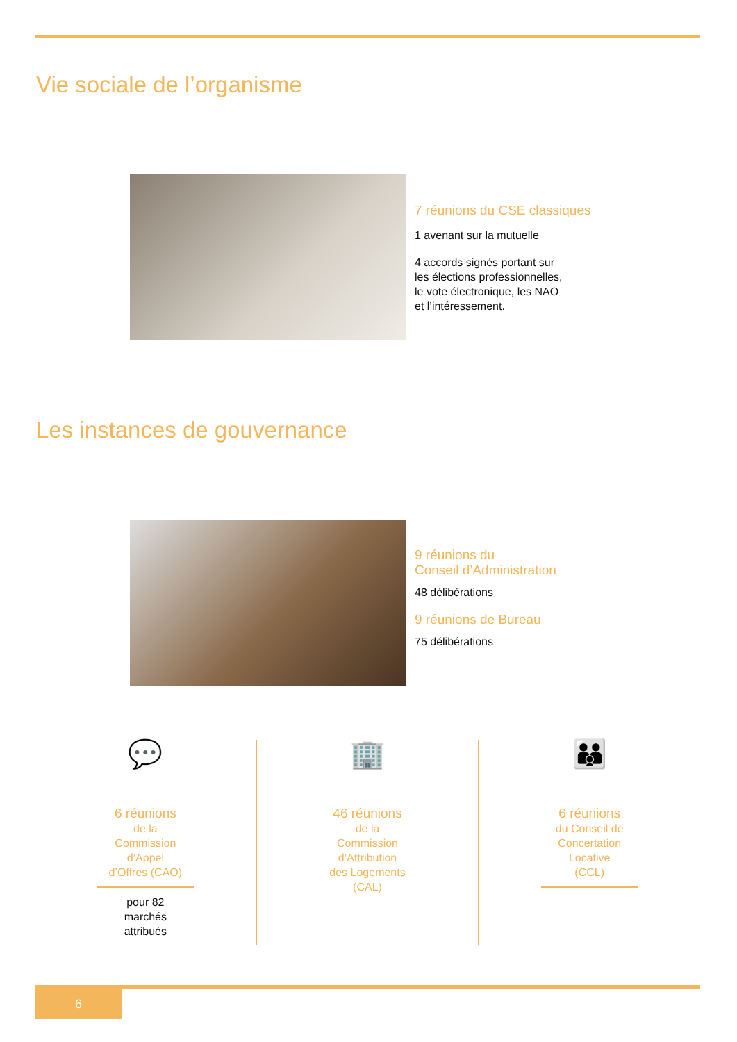Vie sociale de l’organisme
7 réunions du CSE classiques
1 avenant sur la mutuelle
4 accords signés portant sur
les élections professionnelles,
le vote électronique, les NAO
et l’intéressement.
Les instances de gouvernance
9 réunions du
Conseil d’Administration
48 délibérations
9 réunions de Bureau
75 délibérations
💬
6 réunions
de la
Commission
d’Appel
d’Offres (CAO)
pour 82
marchés
attribués
🏢
46 réunions
de la
Commission
d’Attribution
des Logements
(CAL)
👪
6 réunions
du Conseil de
Concertation
Locative
(CCL)
6